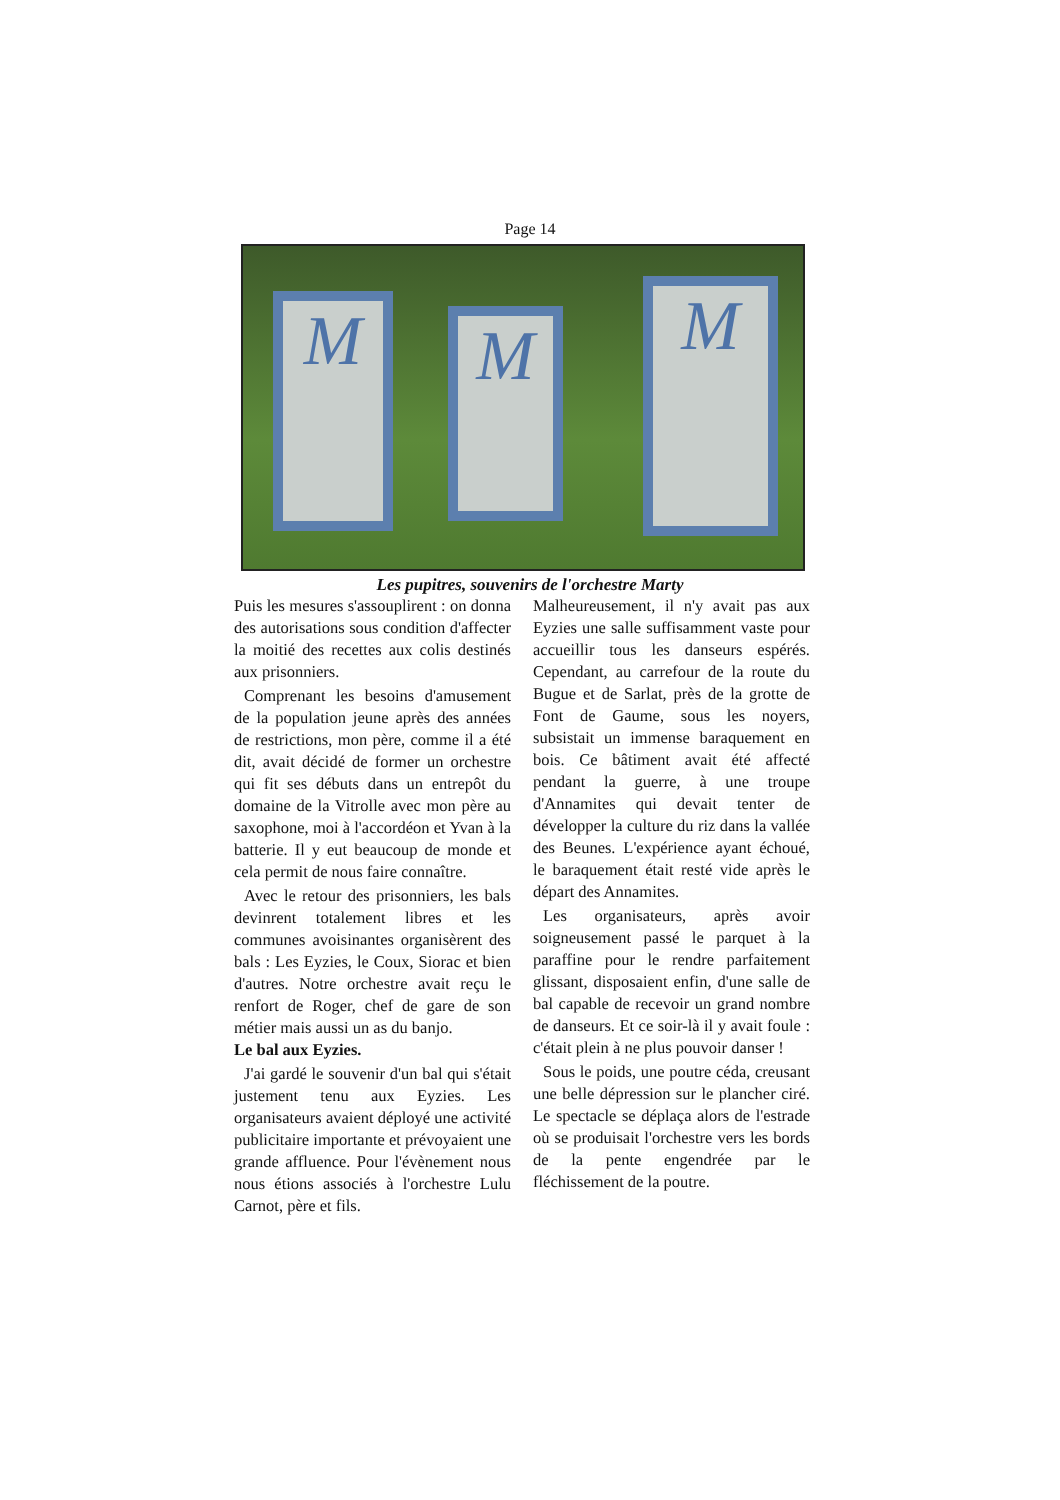Page 14
M M M
Les pupitres, souvenirs de l'orchestre Marty
Puis les mesures s'assouplirent : on donna des autorisations sous condition d'affecter la moitié des recettes aux colis destinés aux prisonniers.
Comprenant les besoins d'amusement de la population jeune après des années de restrictions, mon père, comme il a été dit, avait décidé de former un orchestre qui fit ses débuts dans un entrepôt du domaine de la Vitrolle avec mon père au saxophone, moi à l'accordéon et Yvan à la batterie. Il y eut beaucoup de monde et cela permit de nous faire connaître.
Avec le retour des prisonniers, les bals devinrent totalement libres et les communes avoisinantes organisèrent des bals : Les Eyzies, le Coux, Siorac et bien d'autres. Notre orchestre avait reçu le renfort de Roger, chef de gare de son métier mais aussi un as du banjo.
Le bal aux Eyzies.
J'ai gardé le souvenir d'un bal qui s'était justement tenu aux Eyzies. Les organisateurs avaient déployé une activité publicitaire importante et prévoyaient une grande affluence. Pour l'évènement nous nous étions associés à l'orchestre Lulu Carnot, père et fils.
Malheureusement, il n'y avait pas aux Eyzies une salle suffisamment vaste pour accueillir tous les danseurs espérés. Cependant, au carrefour de la route du Bugue et de Sarlat, près de la grotte de Font de Gaume, sous les noyers, subsistait un immense baraquement en bois. Ce bâtiment avait été affecté pendant la guerre, à une troupe d'Annamites qui devait tenter de développer la culture du riz dans la vallée des Beunes. L'expérience ayant échoué, le baraquement était resté vide après le départ des Annamites.
Les organisateurs, après avoir soigneusement passé le parquet à la paraffine pour le rendre parfaitement glissant, disposaient enfin, d'une salle de bal capable de recevoir un grand nombre de danseurs. Et ce soir-là il y avait foule : c'était plein à ne plus pouvoir danser !
Sous le poids, une poutre céda, creusant une belle dépression sur le plancher ciré. Le spectacle se déplaça alors de l'estrade où se produisait l'orchestre vers les bords de la pente engendrée par le fléchissement de la poutre.